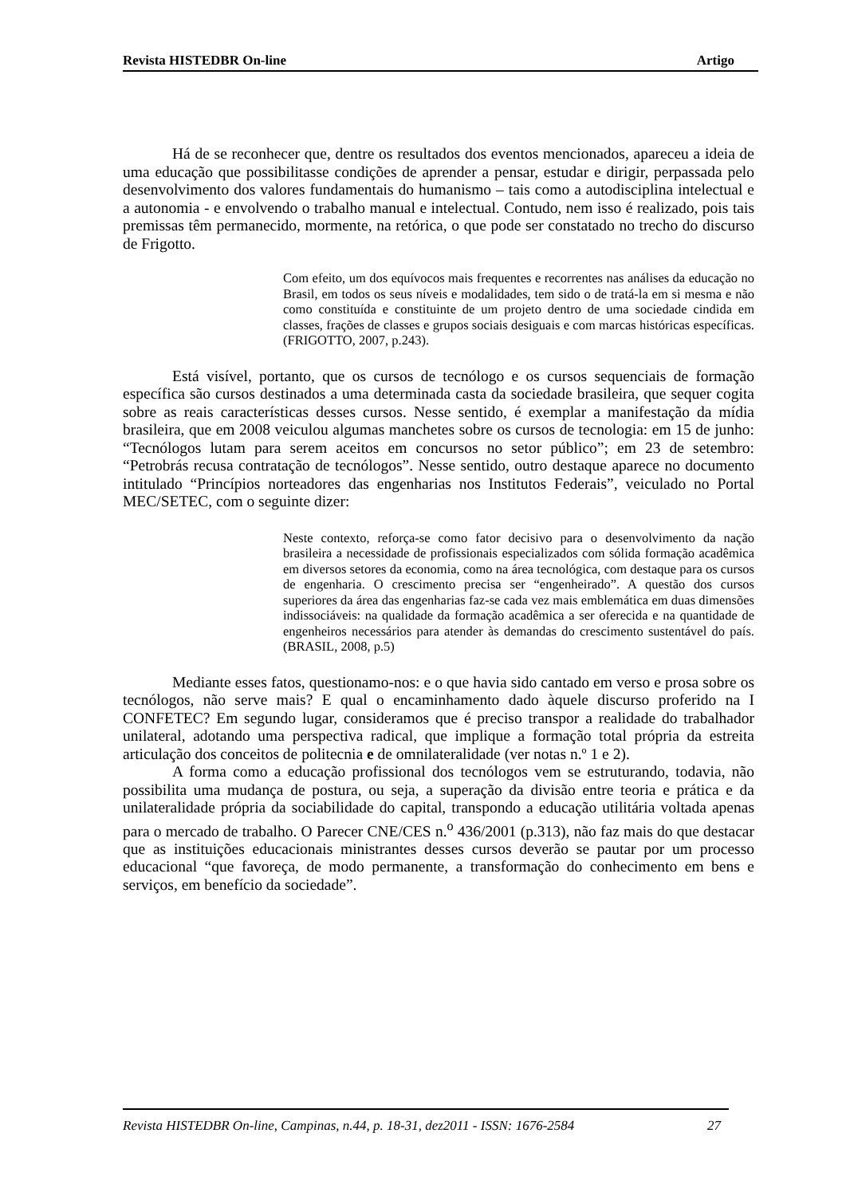Revista HISTEDBR On-line Artigo
Há de se reconhecer que, dentre os resultados dos eventos mencionados, apareceu a ideia de uma educação que possibilitasse condições de aprender a pensar, estudar e dirigir, perpassada pelo desenvolvimento dos valores fundamentais do humanismo – tais como a autodisciplina intelectual e a autonomia - e envolvendo o trabalho manual e intelectual. Contudo, nem isso é realizado, pois tais premissas têm permanecido, mormente, na retórica, o que pode ser constatado no trecho do discurso de Frigotto.
Com efeito, um dos equívocos mais frequentes e recorrentes nas análises da educação no Brasil, em todos os seus níveis e modalidades, tem sido o de tratá-la em si mesma e não como constituída e constituinte de um projeto dentro de uma sociedade cindida em classes, frações de classes e grupos sociais desiguais e com marcas históricas específicas. (FRIGOTTO, 2007, p.243).
Está visível, portanto, que os cursos de tecnólogo e os cursos sequenciais de formação específica são cursos destinados a uma determinada casta da sociedade brasileira, que sequer cogita sobre as reais características desses cursos. Nesse sentido, é exemplar a manifestação da mídia brasileira, que em 2008 veiculou algumas manchetes sobre os cursos de tecnologia: em 15 de junho: “Tecnólogos lutam para serem aceitos em concursos no setor público”; em 23 de setembro: “Petrobrás recusa contratação de tecnólogos”. Nesse sentido, outro destaque aparece no documento intitulado “Princípios norteadores das engenharias nos Institutos Federais”, veiculado no Portal MEC/SETEC, com o seguinte dizer:
Neste contexto, reforça-se como fator decisivo para o desenvolvimento da nação brasileira a necessidade de profissionais especializados com sólida formação acadêmica em diversos setores da economia, como na área tecnológica, com destaque para os cursos de engenharia. O crescimento precisa ser “engenheirado”. A questão dos cursos superiores da área das engenharias faz-se cada vez mais emblemática em duas dimensões indissociáveis: na qualidade da formação acadêmica a ser oferecida e na quantidade de engenheiros necessários para atender às demandas do crescimento sustentável do país. (BRASIL, 2008, p.5)
Mediante esses fatos, questionamo-nos: e o que havia sido cantado em verso e prosa sobre os tecnólogos, não serve mais? E qual o encaminhamento dado àquele discurso proferido na I CONFETEC? Em segundo lugar, consideramos que é preciso transpor a realidade do trabalhador unilateral, adotando uma perspectiva radical, que implique a formação total própria da estreita articulação dos conceitos de politecnia e de omnilateralidade (ver notas n.º 1 e 2).
A forma como a educação profissional dos tecnólogos vem se estruturando, todavia, não possibilita uma mudança de postura, ou seja, a superação da divisão entre teoria e prática e da unilateralidade própria da sociabilidade do capital, transpondo a educação utilitária voltada apenas para o mercado de trabalho. O Parecer CNE/CES n.<sup>o</sup> 436/2001 (p.313), não faz mais do que destacar que as instituições educacionais ministrantes desses cursos deverão se pautar por um processo educacional “que favoreça, de modo permanente, a transformação do conhecimento em bens e serviços, em benefício da sociedade”.
Revista HISTEDBR On-line, Campinas, n.44, p. 18-31, dez2011 - ISSN: 1676-2584 27